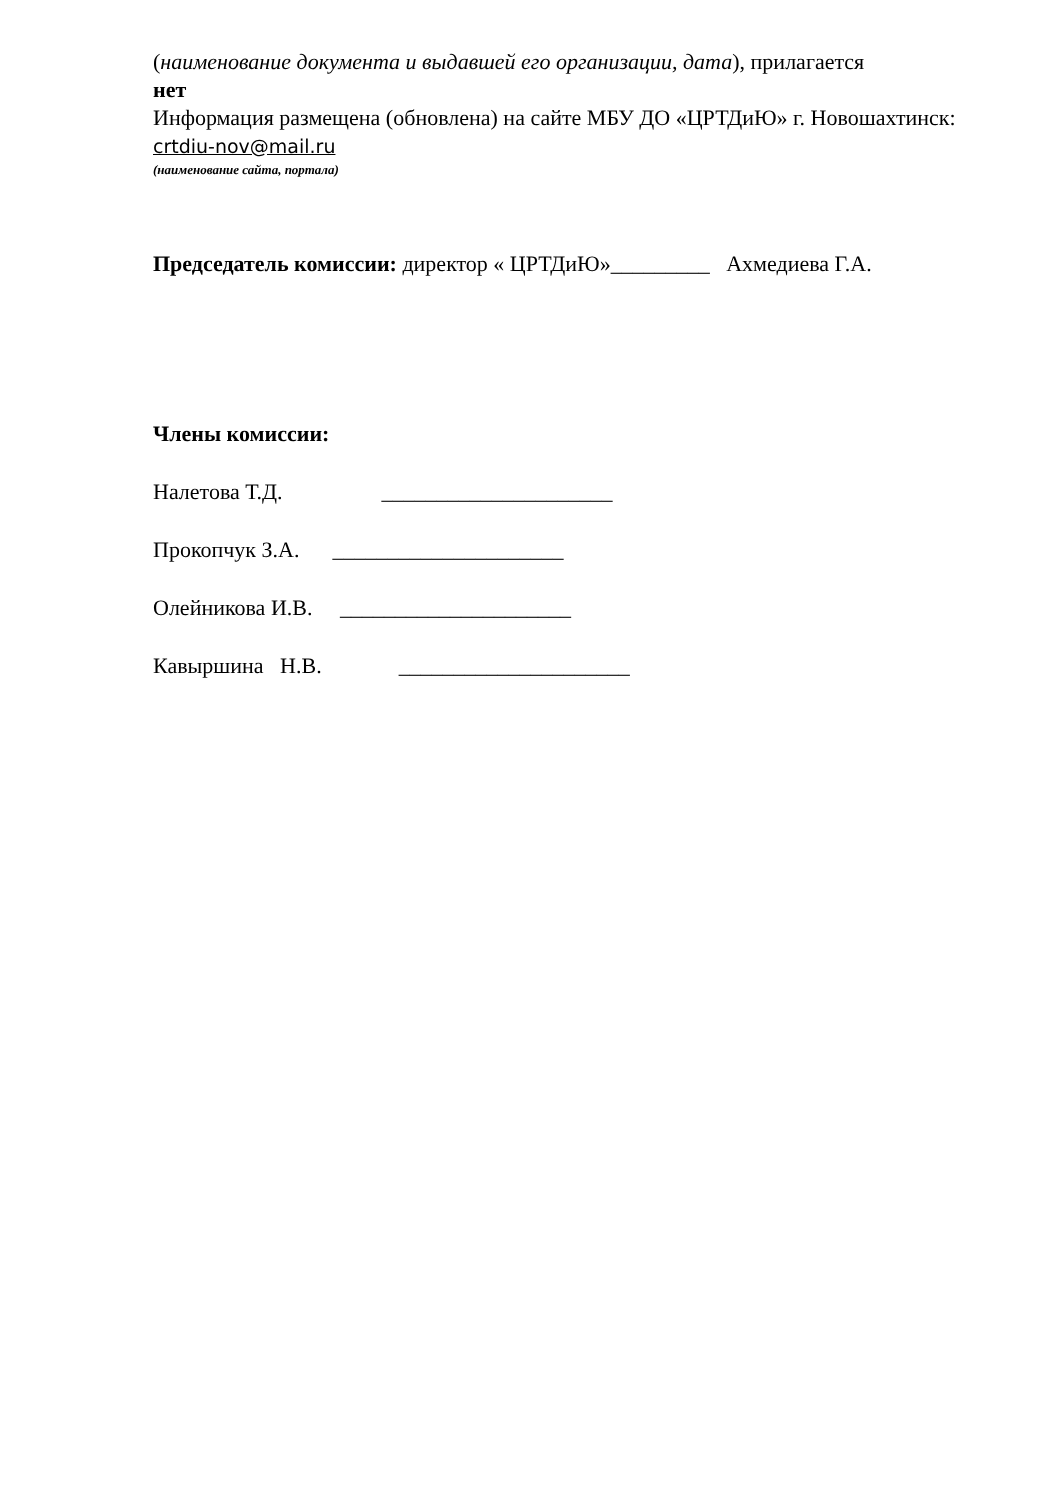(наименование документа и выдавшей его организации, дата), прилагается
нет
Информация размещена (обновлена) на сайте МБУ ДО «ЦРТДиЮ» г. Новошахтинск:
crtdiu-nov@mail.ru
(наименование сайта, портала)
Председатель комиссии: директор « ЦРТДиЮ»_________ Ахмедиева Г.А.
Члены комиссии:
Налетова Т.Д. _____________________
Прокопчук З.А. _____________________
Олейникова И.В. _____________________
Кавыршина Н.В. _____________________